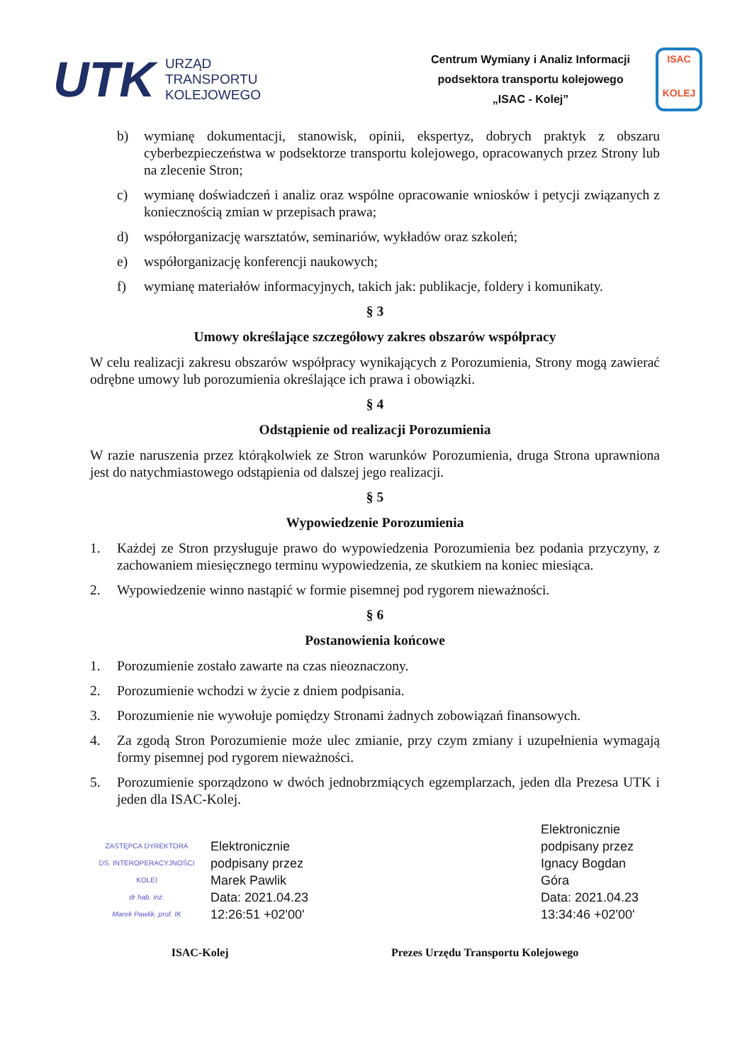UTK
URZĄD
TRANSPORTU
KOLEJOWEGO
Centrum Wymiany i Analiz Informacji
podsektora transportu kolejowego
„ISAC - Kolej”
ISAC
KOLEJ
b) wymianę dokumentacji, stanowisk, opinii, ekspertyz, dobrych praktyk z obszaru cyberbezpieczeństwa w podsektorze transportu kolejowego, opracowanych przez Strony lub na zlecenie Stron;
c) wymianę doświadczeń i analiz oraz wspólne opracowanie wniosków i petycji związanych z koniecznością zmian w przepisach prawa;
d) współorganizację warsztatów, seminariów, wykładów oraz szkoleń;
e) współorganizację konferencji naukowych;
f) wymianę materiałów informacyjnych, takich jak: publikacje, foldery i komunikaty.
§ 3
Umowy określające szczegółowy zakres obszarów współpracy
W celu realizacji zakresu obszarów współpracy wynikających z Porozumienia, Strony mogą zawierać odrębne umowy lub porozumienia określające ich prawa i obowiązki.
§ 4
Odstąpienie od realizacji Porozumienia
W razie naruszenia przez którąkolwiek ze Stron warunków Porozumienia, druga Strona uprawniona jest do natychmiastowego odstąpienia od dalszej jego realizacji.
§ 5
Wypowiedzenie Porozumienia
1. Każdej ze Stron przysługuje prawo do wypowiedzenia Porozumienia bez podania przyczyny, z zachowaniem miesięcznego terminu wypowiedzenia, ze skutkiem na koniec miesiąca.
2. Wypowiedzenie winno nastąpić w formie pisemnej pod rygorem nieważności.
§ 6
Postanowienia końcowe
1. Porozumienie zostało zawarte na czas nieoznaczony.
2. Porozumienie wchodzi w życie z dniem podpisania.
3. Porozumienie nie wywołuje pomiędzy Stronami żadnych zobowiązań finansowych.
4. Za zgodą Stron Porozumienie może ulec zmianie, przy czym zmiany i uzupełnienia wymagają formy pisemnej pod rygorem nieważności.
5. Porozumienie sporządzono w dwóch jednobrzmiących egzemplarzach, jeden dla Prezesa UTK i jeden dla ISAC-Kolej.
ZASTĘPCA DYREKTORA
DS. INTEROPERACYJNOŚCI KOLEI
dr hab. inż.
Marek Pawlik, prof. IK
Elektronicznie
podpisany przez
Marek Pawlik
Data: 2021.04.23
12:26:51 +02'00'
Elektronicznie
podpisany przez
Ignacy Bogdan
Góra
Data: 2021.04.23
13:34:46 +02'00'
ISAC-Kolej Prezes Urzędu Transportu Kolejowego